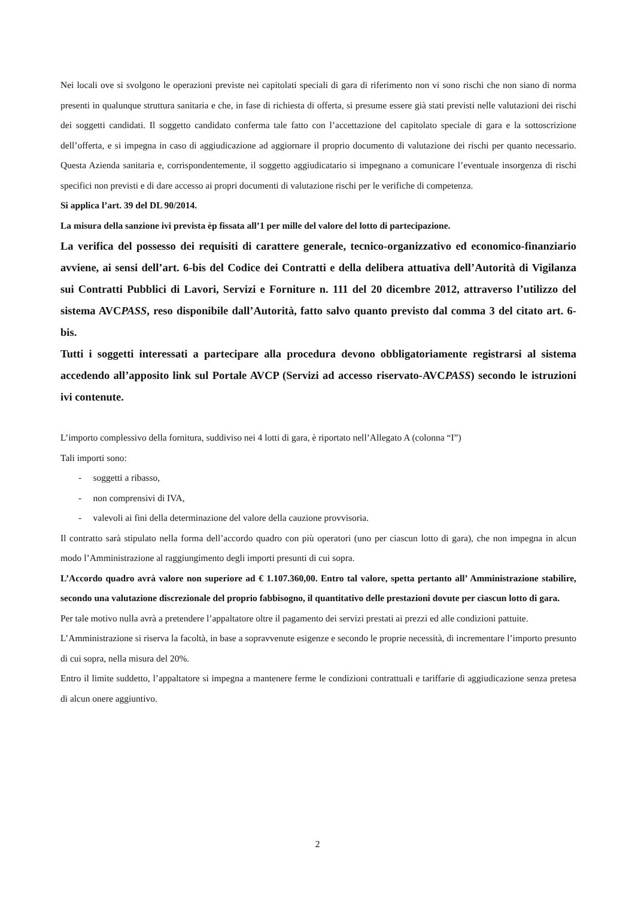Nei locali ove si svolgono le operazioni previste nei capitolati speciali di gara di riferimento non vi sono rischi che non siano di norma presenti in qualunque struttura sanitaria e che, in fase di richiesta di offerta, si presume essere già stati previsti nelle valutazioni dei rischi dei soggetti candidati. Il soggetto candidato conferma tale fatto con l’accettazione del capitolato speciale di gara e la sottoscrizione dell’offerta, e si impegna in caso di aggiudicazione ad aggiornare il proprio documento di valutazione dei rischi per quanto necessario. Questa Azienda sanitaria e, corrispondentemente, il soggetto aggiudicatario si impegnano a comunicare l’eventuale insorgenza di rischi specifici non previsti e di dare accesso ai propri documenti di valutazione rischi per le verifiche di competenza.
Si applica l’art. 39 del DL 90/2014.
La misura della sanzione ivi prevista èp fissata all’1 per mille del valore del lotto di partecipazione.
La verifica del possesso dei requisiti di carattere generale, tecnico-organizzativo ed economico-finanziario avviene, ai sensi dell’art. 6-bis del Codice dei Contratti e della delibera attuativa dell’Autorità di Vigilanza sui Contratti Pubblici di Lavori, Servizi e Forniture n. 111 del 20 dicembre 2012, attraverso l’utilizzo del sistema AVCPASS, reso disponibile dall’Autorità, fatto salvo quanto previsto dal comma 3 del citato art. 6-bis.
Tutti i soggetti interessati a partecipare alla procedura devono obbligatoriamente registrarsi al sistema accedendo all’apposito link sul Portale AVCP (Servizi ad accesso riservato-AVCPASS) secondo le istruzioni ivi contenute.
L’importo complessivo della fornitura, suddiviso nei 4 lotti di gara, è riportato nell’Allegato A (colonna “I”)
Tali importi sono:
- soggetti a ribasso,
- non comprensivi di IVA,
- valevoli ai fini della determinazione del valore della cauzione provvisoria.
Il contratto sarà stipulato nella forma dell’accordo quadro con più operatori (uno per ciascun lotto di gara), che non impegna in alcun modo l’Amministrazione al raggiungimento degli importi presunti di cui sopra.
L’Accordo quadro avrà valore non superiore ad € 1.107.360,00. Entro tal valore, spetta pertanto all’ Amministrazione stabilire, secondo una valutazione discrezionale del proprio fabbisogno, il quantitativo delle prestazioni dovute per ciascun lotto di gara.
Per tale motivo nulla avrà a pretendere l’appaltatore oltre il pagamento dei servizi prestati ai prezzi ed alle condizioni pattuite.
L’Amministrazione si riserva la facoltà, in base a sopravvenute esigenze e secondo le proprie necessità, di incrementare l’importo presunto di cui sopra, nella misura del 20%.
Entro il limite suddetto, l’appaltatore si impegna a mantenere ferme le condizioni contrattuali e tariffarie di aggiudicazione senza pretesa di alcun onere aggiuntivo.
2